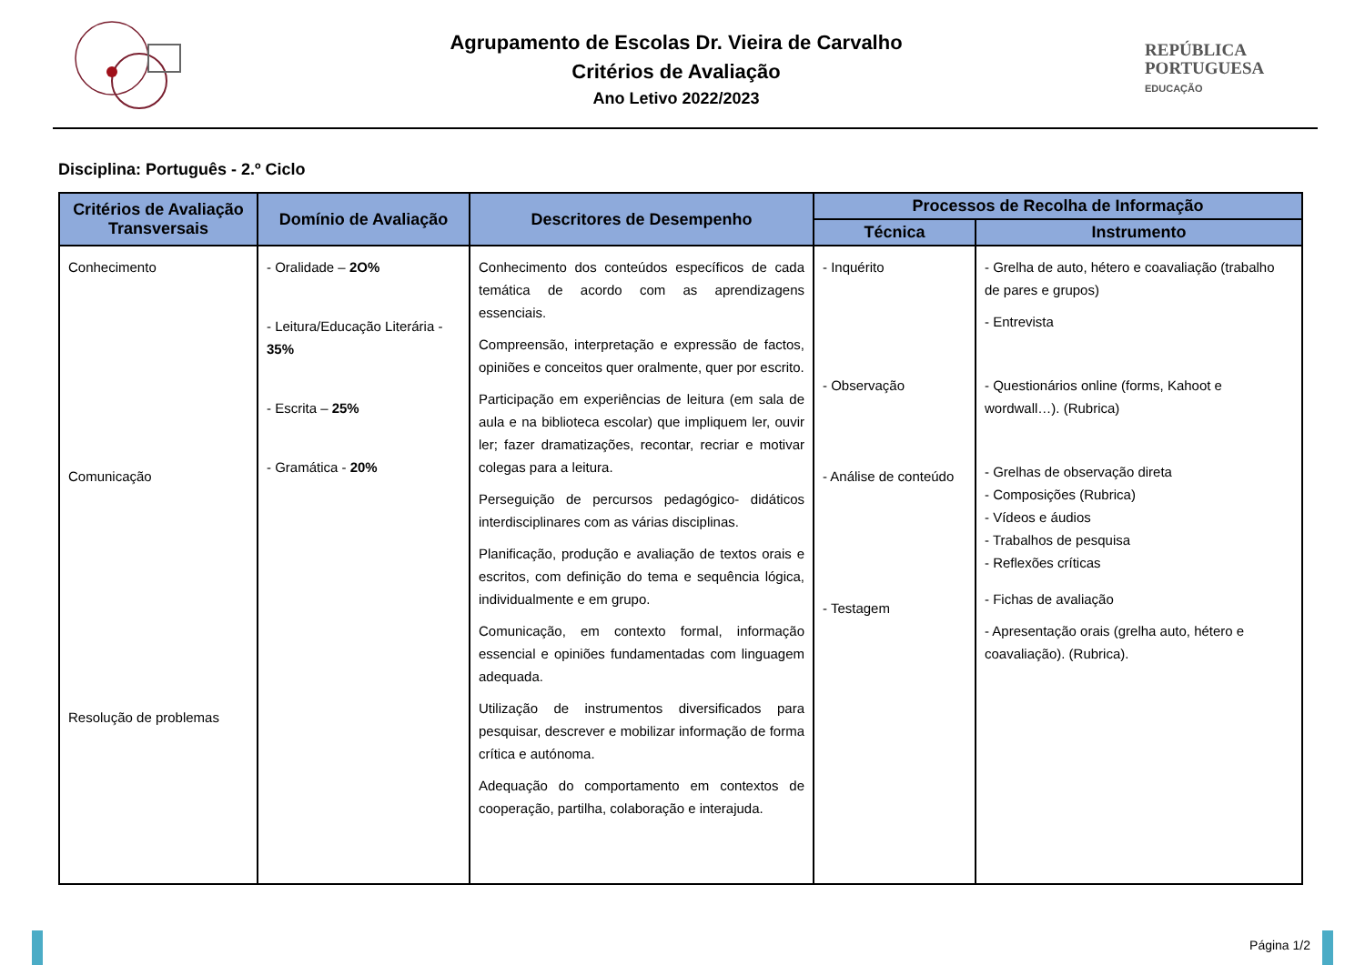Agrupamento de Escolas Dr. Vieira de Carvalho
Critérios de Avaliação
Ano Letivo 2022/2023
REPÚBLICA
PORTUGUESA
EDUCAÇÃO
Disciplina: Português - 2.º Ciclo
| Critérios de Avaliação Transversais | Domínio de Avaliação | Descritores de Desempenho | Processos de Recolha de Informação | |
| --- | --- | --- | --- | --- |
| | | | Técnica | Instrumento |
| Conhecimento Comunicação Resolução de problemas | - Oralidade – 2O% - Leitura/Educação Literária - 35% - Escrita – 25% - Gramática - 20% | Conhecimento dos conteúdos específicos de cada temática de acordo com as aprendizagens essenciais. Compreensão, interpretação e expressão de factos, opiniões e conceitos quer oralmente, quer por escrito. Participação em experiências de leitura (em sala de aula e na biblioteca escolar) que impliquem ler, ouvir ler; fazer dramatizações, recontar, recriar e motivar colegas para a leitura. Perseguição de percursos pedagógico- didáticos interdisciplinares com as várias disciplinas. Planificação, produção e avaliação de textos orais e escritos, com definição do tema e sequência lógica, individualmente e em grupo. Comunicação, em contexto formal, informação essencial e opiniões fundamentadas com linguagem adequada. Utilização de instrumentos diversificados para pesquisar, descrever e mobilizar informação de forma crítica e autónoma. Adequação do comportamento em contextos de cooperação, partilha, colaboração e interajuda. | - Inquérito - Observação - Análise de conteúdo - Testagem | - Grelha de auto, hétero e coavaliação (trabalho de pares e grupos) - Entrevista - Questionários online (forms, Kahoot e wordwall…). (Rubrica) - Grelhas de observação direta - Composições (Rubrica) - Vídeos e áudios - Trabalhos de pesquisa - Reflexões críticas - Fichas de avaliação - Apresentação orais (grelha auto, hétero e coavaliação). (Rubrica). |
Página 1/2